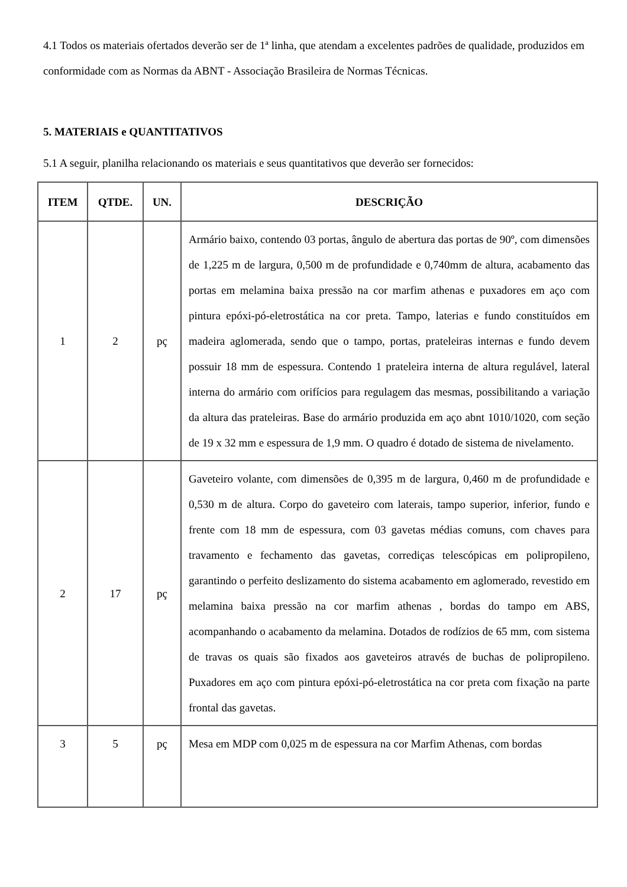4.1 Todos os materiais ofertados deverão ser de 1ª linha, que atendam a excelentes padrões de qualidade, produzidos em conformidade com as Normas da ABNT - Associação Brasileira de Normas Técnicas.
5. MATERIAIS e QUANTITATIVOS
5.1 A seguir, planilha relacionando os materiais e seus quantitativos que deverão ser fornecidos:
| ITEM | QTDE. | UN. | DESCRIÇÃO |
| --- | --- | --- | --- |
| 1 | 2 | pç | Armário baixo, contendo 03 portas, ângulo de abertura das portas de 90º, com dimensões de 1,225 m de largura, 0,500 m de profundidade e 0,740mm de altura, acabamento das portas em melamina baixa pressão na cor marfim athenas e puxadores em aço com pintura epóxi-pó-eletrostática na cor preta. Tampo, laterias e fundo constituídos em madeira aglomerada, sendo que o tampo, portas, prateleiras internas e fundo devem possuir 18 mm de espessura. Contendo 1 prateleira interna de altura regulável, lateral interna do armário com orifícios para regulagem das mesmas, possibilitando a variação da altura das prateleiras. Base do armário produzida em aço abnt 1010/1020, com seção de 19 x 32 mm e espessura de 1,9 mm. O quadro é dotado de sistema de nivelamento. |
| 2 | 17 | pç | Gaveteiro volante, com dimensões de 0,395 m de largura, 0,460 m de profundidade e 0,530 m de altura. Corpo do gaveteiro com laterais, tampo superior, inferior, fundo e frente com 18 mm de espessura, com 03 gavetas médias comuns, com chaves para travamento e fechamento das gavetas, corrediças telescópicas em polipropileno, garantindo o perfeito deslizamento do sistema acabamento em aglomerado, revestido em melamina baixa pressão na cor marfim athenas , bordas do tampo em ABS, acompanhando o acabamento da melamina. Dotados de rodízios de 65 mm, com sistema de travas os quais são fixados aos gaveteiros através de buchas de polipropileno. Puxadores em aço com pintura epóxi-pó-eletrostática na cor preta com fixação na parte frontal das gavetas. |
| 3 | 5 | pç | Mesa em MDP com 0,025 m de espessura na cor Marfim Athenas, com bordas |